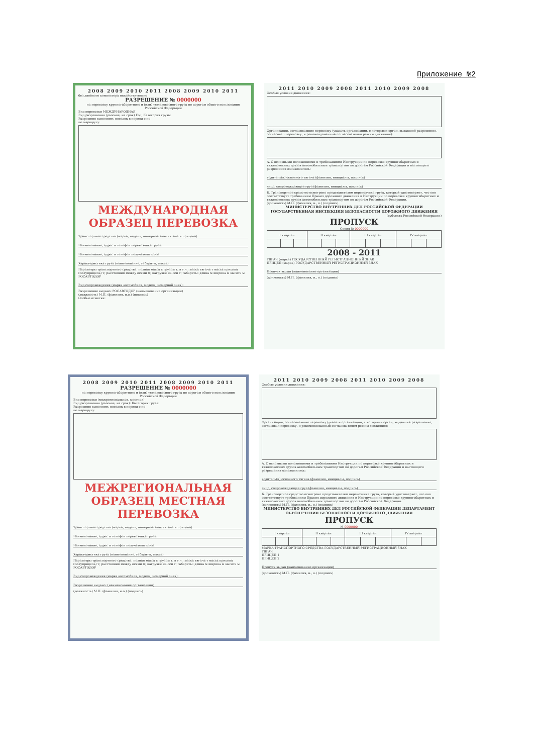Приложение №2
2008 2009 2010 2011 2008 2009 2010 2011
без двойного компостера недействительно
РАЗРЕШЕНИЕ № 0000000
на перевозку крупногабаритного и (или) тяжеловесного груза по дорогам общего пользования Российской Федерации
Вид перевозки МЕЖДУНАРОДНАЯ
Вид разрешения (разовое, на срок) Год: Категория груза:
Разрешено выполнить поездок в период с по
по маршруту:
МЕЖДУНАРОДНАЯ ОБРАЗЕЦ ПЕРЕВОЗКА
Транспортное средство (марка, модель, номерной знак тягача и прицепа)
Наименование, адрес и телефон перевозчика груза:
Наименование, адрес и телефон получателя груза:
Характеристика груза (наименование, габариты, масса)
Параметры транспортного средства: полная масса с грузом т, в т.ч.: масса тягача т масса прицепа (полуприцепа) т; расстояния между осями м; нагрузки на оси т; габариты: длина м ширина м высота м
РОСАВТОДОР
Вид сопровождения (марка автомобиля, модель, номерной знак):
Разрешение выдано: РОСАВТОДОР (наименование организации)
(должность) М.П. (фамилия, и.о.) (подпись)
Особые отметки:
2011 2010 2009 2008 2011 2010 2009 2008
Особые условия движения:
Организации, согласовавшие перевозку (указать организации, с которыми орган, выдавший разрешение, согласовал перевозку, и рекомендованный согласователем режим движения):
А. С основными положениями и требованиями Инструкции по перевозке крупногабаритных и тяжеловесных грузов автомобильным транспортом по дорогам Российской Федерации и настоящего разрешения ознакомились:
водитель(и) основного тягача (фамилия, инициалы, подпись)
лицо, сопровождающее груз (фамилия, инициалы, подпись)
Б. Транспортное средство осмотрено представителем перевозчика груза, который удостоверяет, что оно соответствует требованиям Правил дорожного движения и Инструкции по перевозке крупногабаритных и тяжеловесных грузов автомобильным транспортом по дорогам Российской Федерации.
(должность) М.П. (фамилия, и., о.) (подпись)
МИНИСТЕРСТВО ВНУТРЕННИХ ДЕЛ РОССИЙСКОЙ ФЕДЕРАЦИИ ГОСУДАРСТВЕННАЯ ИНСПЕКЦИЯ БЕЗОПАСНОСТИ ДОРОЖНОГО ДВИЖЕНИЯ
(субъекта Российской Федерации)
ПРОПУСК
Серия № 0000000
| I квартал | | | II квартал | | | III квартал | | | IV квартал | | |
2008 - 2011
ТЯГАЧ (марка) ГОСУДАРСТВЕННЫЙ РЕГИСТРАЦИОННЫЙ ЗНАК
ПРИЦЕП (марка) ГОСУДАРСТВЕННЫЙ РЕГИСТРАЦИОННЫЙ ЗНАК
Пропуск выдан (наименование организации)
(должность) М.П. (фамилия, и., о.) (подпись)
2008 2009 2010 2011 2008 2009 2010 2011
РАЗРЕШЕНИЕ № 0000000
на перевозку крупногабаритного и (или) тяжеловесного груза по дорогам общего пользования Российской Федерации
Вид перевозки (межрегиональная, местная)
Вид разрешения (разовое, на срок): Категория груза:
Разрешено выполнить поездок в период с по
по маршруту:
МЕЖРЕГИОНАЛЬНАЯ ОБРАЗЕЦ МЕСТНАЯ ПЕРЕВОЗКА
Транспортное средство (марка, модель, номерной знак тягача и прицепа)
Наименование, адрес и телефон перевозчика груза:
Наименование, адрес и телефон получателя груза:
Характеристика груза (наименование, габариты, масса)
Параметры транспортного средства: полная масса с грузом т, в т.ч.: масса тягача т масса прицепа (полуприцепа) т; расстояния между осями м; нагрузки на оси т; габариты: длина м ширина м высота м
РОСАВТОДОР
Вид сопровождения (марка автомобиля, модель, номерной знак):
Разрешение выдано: (наименование организации)
(должность) М.П. (фамилия, и.о.) (подпись)
2011 2010 2009 2008 2011 2010 2009 2008
Особые условия движения:
Организации, согласовавшие перевозку (указать организации, с которыми орган, выдавший разрешение, согласовал перевозку, и рекомендованный согласователем режим движения):
А. С основными положениями и требованиями Инструкции по перевозке крупногабаритных и тяжеловесных грузов автомобильным транспортом по дорогам Российской Федерации и настоящего разрешения ознакомились:
водитель(и) основного тягача (фамилия, инициалы, подпись)
лицо, сопровождающее груз (фамилия, инициалы, подпись)
Б. Транспортное средство осмотрено представителем перевозчика груза, который удостоверяет, что оно соответствует требованиям Правил дорожного движения и Инструкции по перевозке крупногабаритных и тяжеловесных грузов автомобильным транспортом по дорогам Российской Федерации.
(должность) М.П. (фамилия, и., о.) (подпись)
МИНИСТЕРСТВО ВНУТРЕННИХ ДЕЛ РОССИЙСКОЙ ФЕДЕРАЦИИ ДЕПАРТАМЕНТ ОБЕСПЕЧЕНИЯ БЕЗОПАСНОСТИ ДОРОЖНОГО ДВИЖЕНИЯ
ПРОПУСК
№ 0000000
| I квартал | | | II квартал | | | III квартал | | | IV квартал | | |
МАРКА ТРАНСПОРТНОГО СРЕДСТВА ГОСУДАРСТВЕННЫЙ РЕГИСТРАЦИОННЫЙ ЗНАК
ТЯГАЧ
ПРИЦЕП 1
ПРИЦЕП 2
Пропуск выдан (наименование организации)
(должность) М.П. (фамилия, и., о.) (подпись)